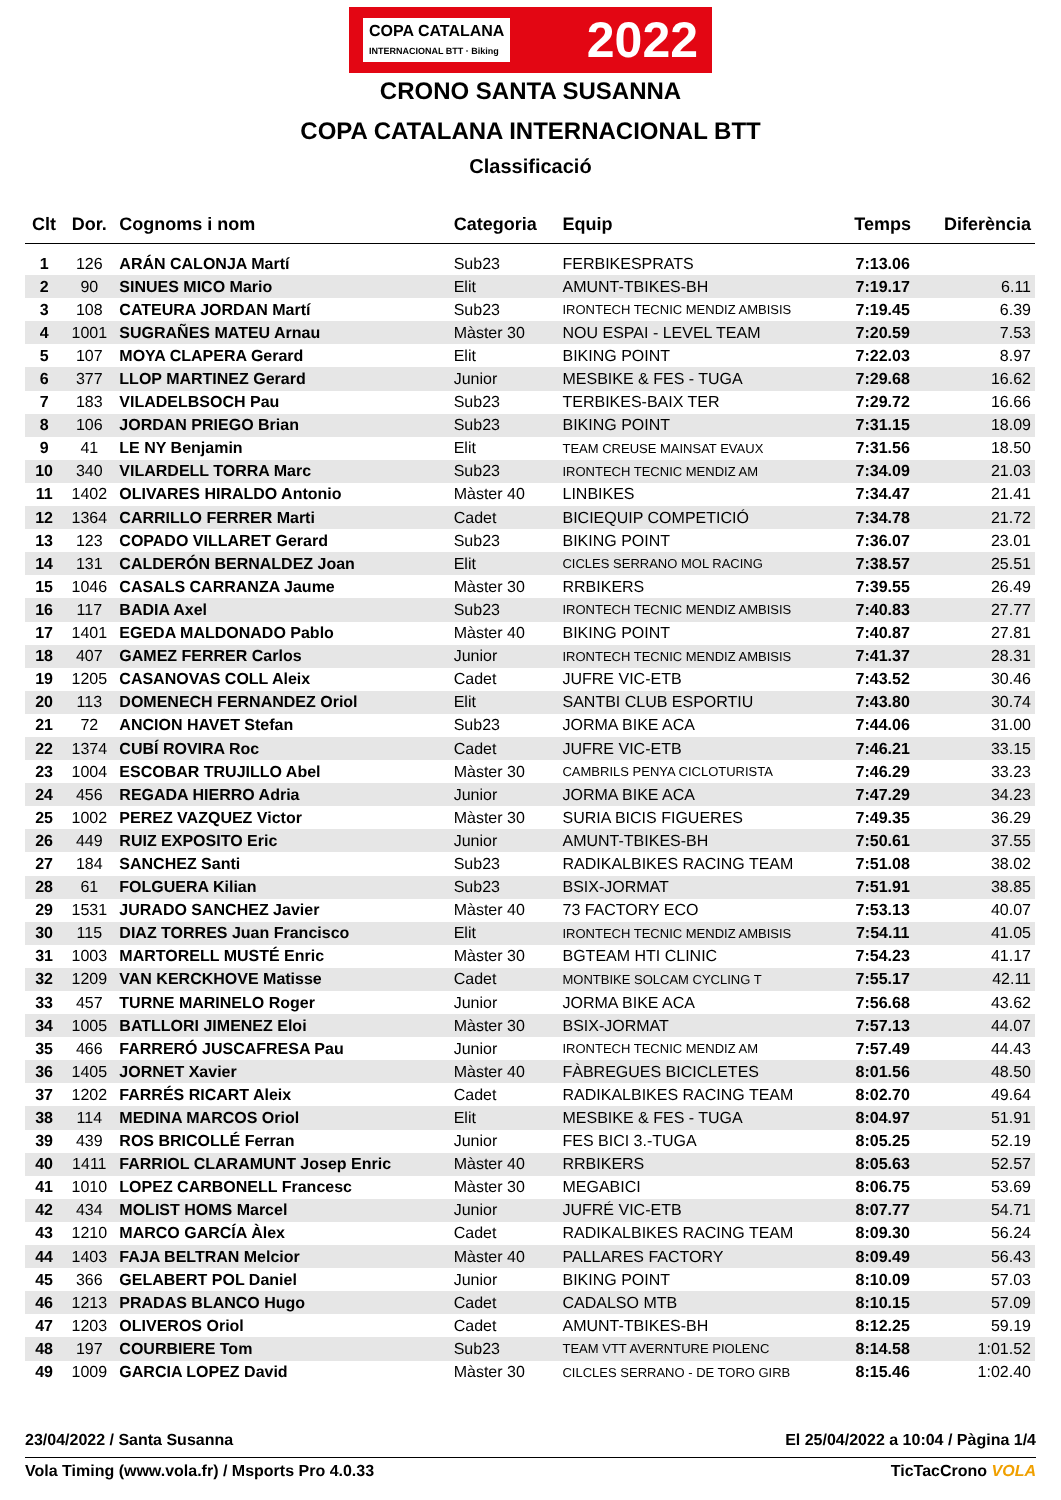COPA CATALANA
INTERNACIONAL BTT · Biking
2022
CRONO SANTA SUSANNA
COPA CATALANA INTERNACIONAL BTT
Classificació
| Clt | Dor. | Cognoms i nom | Categoria | Equip | Temps | Diferència |
| --- | --- | --- | --- | --- | --- | --- |
| 1 | 126 | ARÁN CALONJA Martí | Sub23 | FERBIKESPRATS | 7:13.06 | |
| 2 | 90 | SINUES MICO Mario | Elit | AMUNT-TBIKES-BH | 7:19.17 | 6.11 |
| 3 | 108 | CATEURA JORDAN Martí | Sub23 | IRONTECH TECNIC MENDIZ AMBISIS | 7:19.45 | 6.39 |
| 4 | 1001 | SUGRAÑES MATEU Arnau | Màster 30 | NOU ESPAI - LEVEL TEAM | 7:20.59 | 7.53 |
| 5 | 107 | MOYA CLAPERA Gerard | Elit | BIKING POINT | 7:22.03 | 8.97 |
| 6 | 377 | LLOP MARTINEZ Gerard | Junior | MESBIKE & FES - TUGA | 7:29.68 | 16.62 |
| 7 | 183 | VILADELBSOCH Pau | Sub23 | TERBIKES-BAIX TER | 7:29.72 | 16.66 |
| 8 | 106 | JORDAN PRIEGO Brian | Sub23 | BIKING POINT | 7:31.15 | 18.09 |
| 9 | 41 | LE NY Benjamin | Elit | TEAM CREUSE MAINSAT EVAUX | 7:31.56 | 18.50 |
| 10 | 340 | VILARDELL TORRA Marc | Sub23 | IRONTECH TECNIC MENDIZ AM | 7:34.09 | 21.03 |
| 11 | 1402 | OLIVARES HIRALDO Antonio | Màster 40 | LINBIKES | 7:34.47 | 21.41 |
| 12 | 1364 | CARRILLO FERRER Marti | Cadet | BICIEQUIP COMPETICIÓ | 7:34.78 | 21.72 |
| 13 | 123 | COPADO VILLARET Gerard | Sub23 | BIKING POINT | 7:36.07 | 23.01 |
| 14 | 131 | CALDERÓN BERNALDEZ Joan | Elit | CICLES SERRANO MOL RACING | 7:38.57 | 25.51 |
| 15 | 1046 | CASALS CARRANZA Jaume | Màster 30 | RRBIKERS | 7:39.55 | 26.49 |
| 16 | 117 | BADIA Axel | Sub23 | IRONTECH TECNIC MENDIZ AMBISIS | 7:40.83 | 27.77 |
| 17 | 1401 | EGEDA MALDONADO Pablo | Màster 40 | BIKING POINT | 7:40.87 | 27.81 |
| 18 | 407 | GAMEZ FERRER Carlos | Junior | IRONTECH TECNIC MENDIZ AMBISIS | 7:41.37 | 28.31 |
| 19 | 1205 | CASANOVAS COLL Aleix | Cadet | JUFRE VIC-ETB | 7:43.52 | 30.46 |
| 20 | 113 | DOMENECH FERNANDEZ Oriol | Elit | SANTBI CLUB ESPORTIU | 7:43.80 | 30.74 |
| 21 | 72 | ANCION HAVET Stefan | Sub23 | JORMA BIKE ACA | 7:44.06 | 31.00 |
| 22 | 1374 | CUBÍ ROVIRA Roc | Cadet | JUFRE VIC-ETB | 7:46.21 | 33.15 |
| 23 | 1004 | ESCOBAR TRUJILLO Abel | Màster 30 | CAMBRILS PENYA CICLOTURISTA | 7:46.29 | 33.23 |
| 24 | 456 | REGADA HIERRO Adria | Junior | JORMA BIKE ACA | 7:47.29 | 34.23 |
| 25 | 1002 | PEREZ VAZQUEZ Victor | Màster 30 | SURIA BICIS FIGUERES | 7:49.35 | 36.29 |
| 26 | 449 | RUIZ EXPOSITO Eric | Junior | AMUNT-TBIKES-BH | 7:50.61 | 37.55 |
| 27 | 184 | SANCHEZ Santi | Sub23 | RADIKALBIKES RACING TEAM | 7:51.08 | 38.02 |
| 28 | 61 | FOLGUERA Kilian | Sub23 | BSIX-JORMAT | 7:51.91 | 38.85 |
| 29 | 1531 | JURADO SANCHEZ Javier | Màster 40 | 73 FACTORY ECO | 7:53.13 | 40.07 |
| 30 | 115 | DIAZ TORRES Juan Francisco | Elit | IRONTECH TECNIC MENDIZ AMBISIS | 7:54.11 | 41.05 |
| 31 | 1003 | MARTORELL MUSTÉ Enric | Màster 30 | BGTEAM HTI CLINIC | 7:54.23 | 41.17 |
| 32 | 1209 | VAN KERCKHOVE Matisse | Cadet | MONTBIKE SOLCAM CYCLING T | 7:55.17 | 42.11 |
| 33 | 457 | TURNE MARINELO Roger | Junior | JORMA BIKE ACA | 7:56.68 | 43.62 |
| 34 | 1005 | BATLLORI JIMENEZ Eloi | Màster 30 | BSIX-JORMAT | 7:57.13 | 44.07 |
| 35 | 466 | FARRERÓ JUSCAFRESA Pau | Junior | IRONTECH TECNIC MENDIZ AM | 7:57.49 | 44.43 |
| 36 | 1405 | JORNET Xavier | Màster 40 | FÀBREGUES BICICLETES | 8:01.56 | 48.50 |
| 37 | 1202 | FARRÉS RICART Aleix | Cadet | RADIKALBIKES RACING TEAM | 8:02.70 | 49.64 |
| 38 | 114 | MEDINA MARCOS Oriol | Elit | MESBIKE & FES - TUGA | 8:04.97 | 51.91 |
| 39 | 439 | ROS BRICOLLÉ Ferran | Junior | FES BICI 3.-TUGA | 8:05.25 | 52.19 |
| 40 | 1411 | FARRIOL CLARAMUNT Josep Enric | Màster 40 | RRBIKERS | 8:05.63 | 52.57 |
| 41 | 1010 | LOPEZ CARBONELL Francesc | Màster 30 | MEGABICI | 8:06.75 | 53.69 |
| 42 | 434 | MOLIST HOMS Marcel | Junior | JUFRÉ VIC-ETB | 8:07.77 | 54.71 |
| 43 | 1210 | MARCO GARCÍA Àlex | Cadet | RADIKALBIKES RACING TEAM | 8:09.30 | 56.24 |
| 44 | 1403 | FAJA BELTRAN Melcior | Màster 40 | PALLARES FACTORY | 8:09.49 | 56.43 |
| 45 | 366 | GELABERT POL Daniel | Junior | BIKING POINT | 8:10.09 | 57.03 |
| 46 | 1213 | PRADAS BLANCO Hugo | Cadet | CADALSO MTB | 8:10.15 | 57.09 |
| 47 | 1203 | OLIVEROS Oriol | Cadet | AMUNT-TBIKES-BH | 8:12.25 | 59.19 |
| 48 | 197 | COURBIERE Tom | Sub23 | TEAM VTT AVERNTURE PIOLENC | 8:14.58 | 1:01.52 |
| 49 | 1009 | GARCIA LOPEZ David | Màster 30 | CILCLES SERRANO - DE TORO GIRB | 8:15.46 | 1:02.40 |
23/04/2022 / Santa Susanna El 25/04/2022 a 10:04 / Pàgina 1/4
Vola Timing (www.vola.fr) / Msports Pro 4.0.33 TicTacCrono VOLA